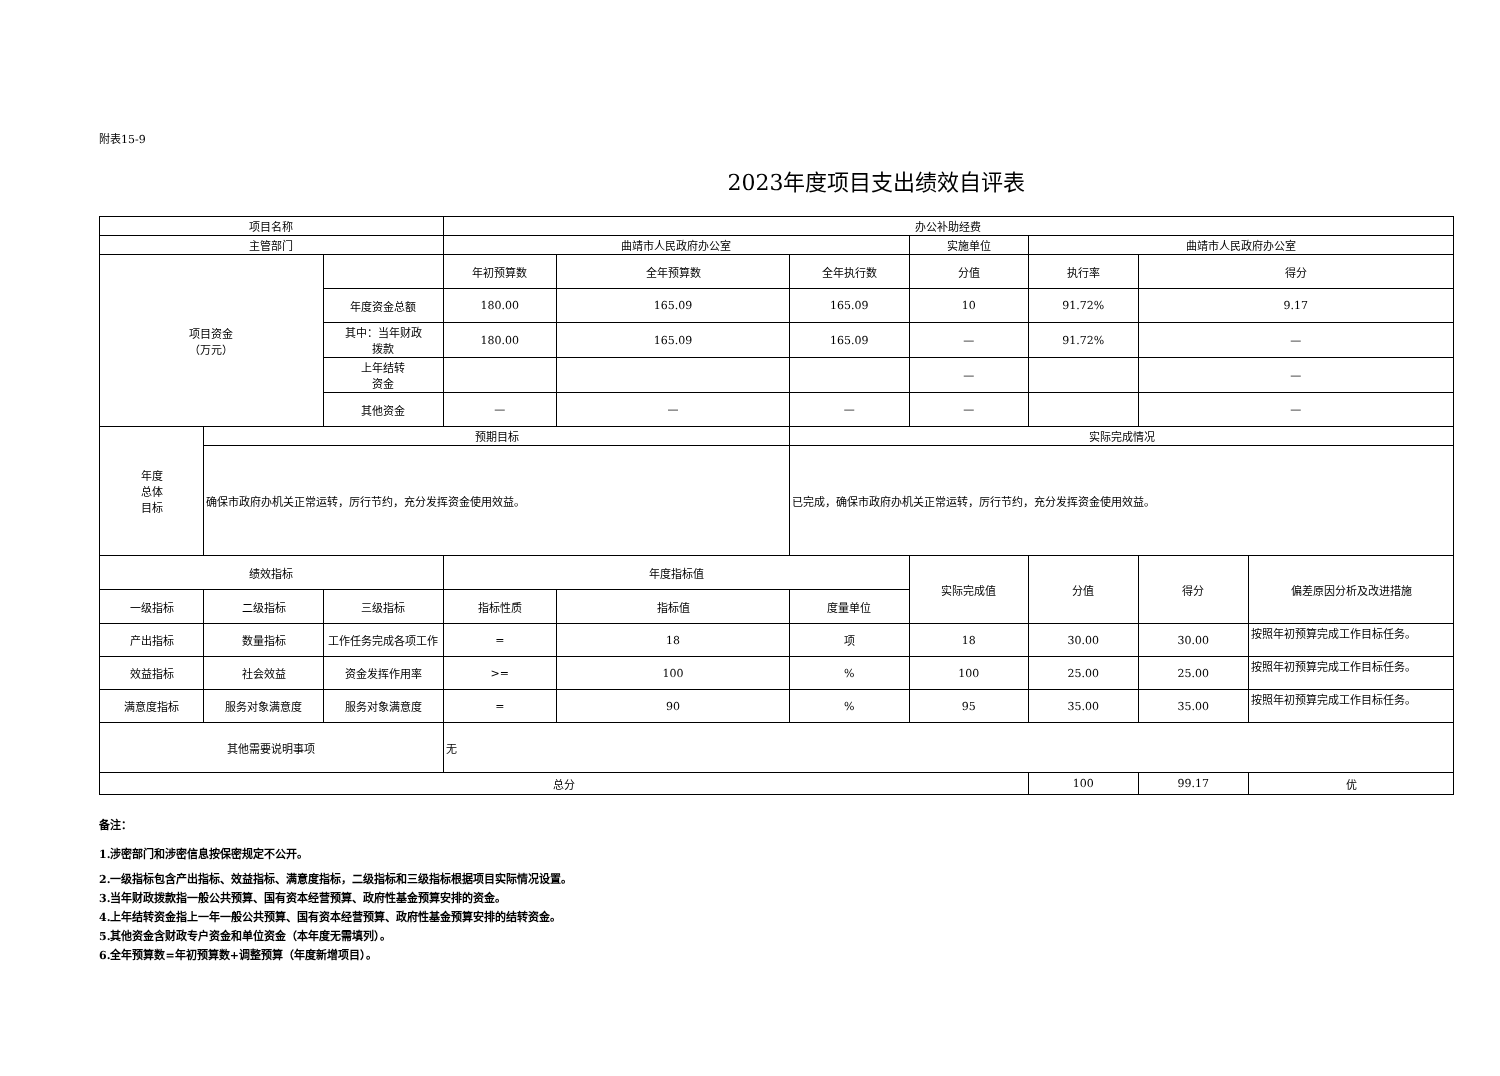附表15-9
2023年度项目支出绩效自评表
| 项目名称 | | | 办公补助经费 | | | | | | |
| 主管部门 | | | 曲靖市人民政府办公室 | | | 实施单位 | 曲靖市人民政府办公室 | | |
| 项目资金 （万元） | | | 年初预算数 | 全年预算数 | 全年执行数 | 分值 | 执行率 | 得分 | |
| | | 年度资金总额 | 180.00 | 165.09 | 165.09 | 10 | 91.72% | 9.17 | |
| | | 其中：当年财政 拨款 | 180.00 | 165.09 | 165.09 | — | 91.72% | — | |
| | | 上年结转 资金 | | | | — | | — | |
| | | 其他资金 | — | — | — | — | | — | |
| 年度 总体 目标 | 预期目标 | | | | 实际完成情况 | | | | |
| | 确保市政府办机关正常运转，厉行节约，充分发挥资金使用效益。 | | | | 已完成，确保市政府办机关正常运转，厉行节约，充分发挥资金使用效益。 | | | | |
| 绩效指标 | | | 年度指标值 | | | 实际完成值 | 分值 | 得分 | 偏差原因分析及改进措施 |
| 一级指标 | 二级指标 | 三级指标 | 指标性质 | 指标值 | 度量单位 | | | | |
| 产出指标 | 数量指标 | 工作任务完成各项工作 | = | 18 | 项 | 18 | 30.00 | 30.00 | 按照年初预算完成工作目标任务。 |
| 效益指标 | 社会效益 | 资金发挥作用率 | >= | 100 | % | 100 | 25.00 | 25.00 | 按照年初预算完成工作目标任务。 |
| 满意度指标 | 服务对象满意度 | 服务对象满意度 | = | 90 | % | 95 | 35.00 | 35.00 | 按照年初预算完成工作目标任务。 |
| 其他需要说明事项 | | | 无 | | | | | | |
| 总分 | | | | | | | 100 | 99.17 | 优 |
备注：
1.涉密部门和涉密信息按保密规定不公开。
2.一级指标包含产出指标、效益指标、满意度指标，二级指标和三级指标根据项目实际情况设置。
3.当年财政拨款指一般公共预算、国有资本经营预算、政府性基金预算安排的资金。
4.上年结转资金指上一年一般公共预算、国有资本经营预算、政府性基金预算安排的结转资金。
5.其他资金含财政专户资金和单位资金（本年度无需填列）。
6.全年预算数=年初预算数+调整预算（年度新增项目）。